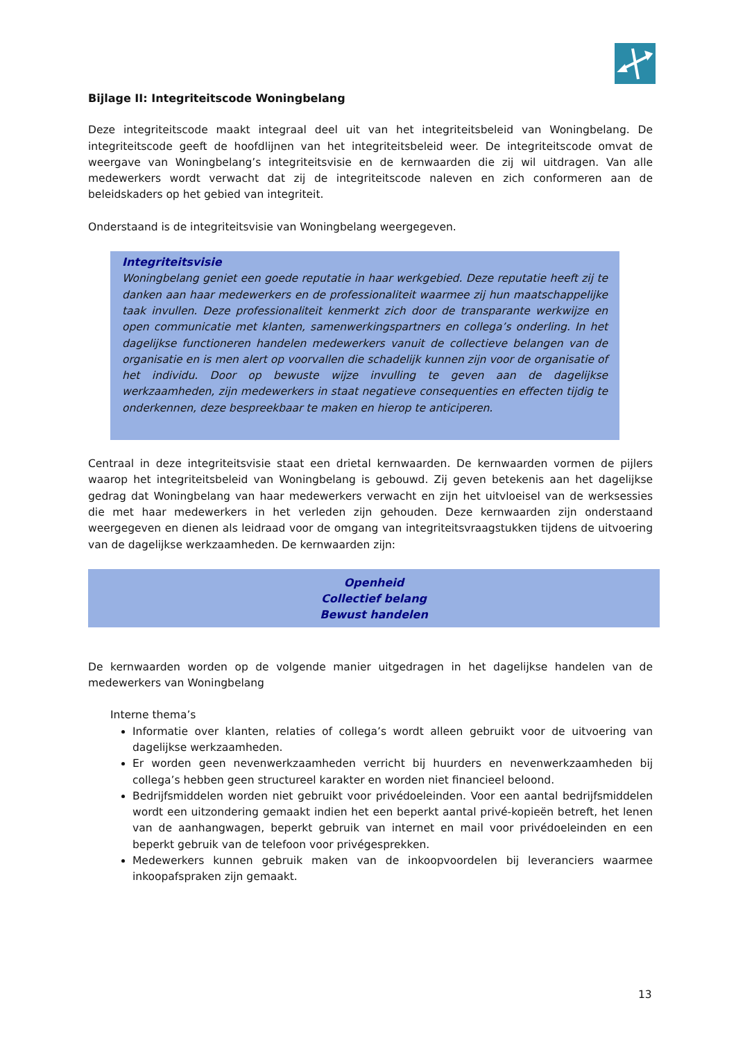Bijlage II: Integriteitscode Woningbelang
Deze integriteitscode maakt integraal deel uit van het integriteitsbeleid van Woningbelang. De integriteitscode geeft de hoofdlijnen van het integriteitsbeleid weer. De integriteitscode omvat de weergave van Woningbelang’s integriteitsvisie en de kernwaarden die zij wil uitdragen. Van alle medewerkers wordt verwacht dat zij de integriteitscode naleven en zich conformeren aan de beleidskaders op het gebied van integriteit.
Onderstaand is de integriteitsvisie van Woningbelang weergegeven.
Integriteitsvisie
Woningbelang geniet een goede reputatie in haar werkgebied. Deze reputatie heeft zij te danken aan haar medewerkers en de professionaliteit waarmee zij hun maatschappelijke taak invullen. Deze professionaliteit kenmerkt zich door de transparante werkwijze en open communicatie met klanten, samenwerkingspartners en collega’s onderling. In het dagelijkse functioneren handelen medewerkers vanuit de collectieve belangen van de organisatie en is men alert op voorvallen die schadelijk kunnen zijn voor de organisatie of het individu. Door op bewuste wijze invulling te geven aan de dagelijkse werkzaamheden, zijn medewerkers in staat negatieve consequenties en effecten tijdig te onderkennen, deze bespreekbaar te maken en hierop te anticiperen.
Centraal in deze integriteitsvisie staat een drietal kernwaarden. De kernwaarden vormen de pijlers waarop het integriteitsbeleid van Woningbelang is gebouwd. Zij geven betekenis aan het dagelijkse gedrag dat Woningbelang van haar medewerkers verwacht en zijn het uitvloeisel van de werksessies die met haar medewerkers in het verleden zijn gehouden. Deze kernwaarden zijn onderstaand weergegeven en dienen als leidraad voor de omgang van integriteitsvraagstukken tijdens de uitvoering van de dagelijkse werkzaamheden. De kernwaarden zijn:
Openheid
Collectief belang
Bewust handelen
De kernwaarden worden op de volgende manier uitgedragen in het dagelijkse handelen van de medewerkers van Woningbelang
Interne thema’s
Informatie over klanten, relaties of collega’s wordt alleen gebruikt voor de uitvoering van dagelijkse werkzaamheden.
Er worden geen nevenwerkzaamheden verricht bij huurders en nevenwerkzaamheden bij collega’s hebben geen structureel karakter en worden niet financieel beloond.
Bedrijfsmiddelen worden niet gebruikt voor privédoeleinden. Voor een aantal bedrijfsmiddelen wordt een uitzondering gemaakt indien het een beperkt aantal privé-kopieën betreft, het lenen van de aanhangwagen, beperkt gebruik van internet en mail voor privédoeleinden en een beperkt gebruik van de telefoon voor privégesprekken.
Medewerkers kunnen gebruik maken van de inkoopvoordelen bij leveranciers waarmee inkoopafspraken zijn gemaakt.
13